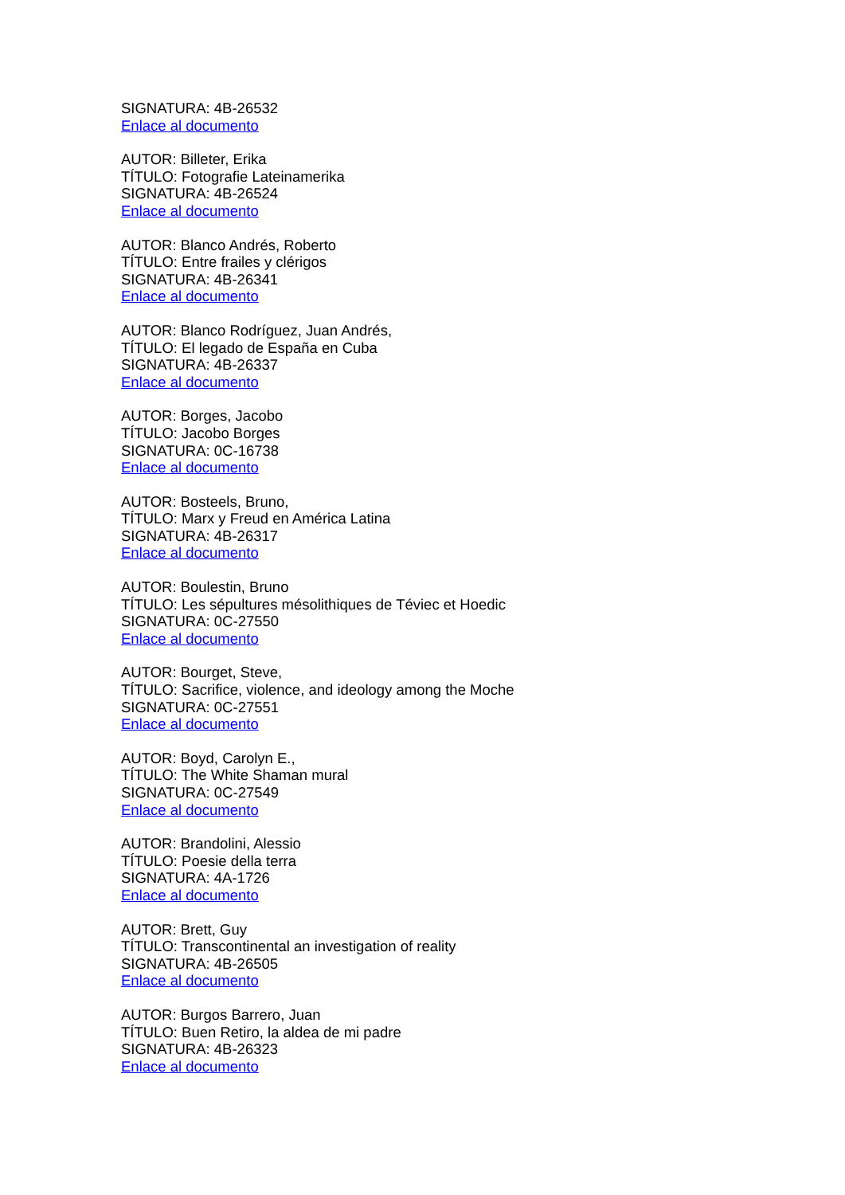SIGNATURA: 4B-26532
Enlace al documento
AUTOR: Billeter, Erika
TÍTULO: Fotografie Lateinamerika
SIGNATURA: 4B-26524
Enlace al documento
AUTOR: Blanco Andrés, Roberto
TÍTULO: Entre frailes y clérigos
SIGNATURA: 4B-26341
Enlace al documento
AUTOR: Blanco Rodríguez, Juan Andrés,
TÍTULO: El legado de España en Cuba
SIGNATURA: 4B-26337
Enlace al documento
AUTOR: Borges, Jacobo
TÍTULO: Jacobo Borges
SIGNATURA: 0C-16738
Enlace al documento
AUTOR: Bosteels, Bruno,
TÍTULO: Marx y Freud en América Latina
SIGNATURA: 4B-26317
Enlace al documento
AUTOR: Boulestin, Bruno
TÍTULO: Les sépultures mésolithiques de Téviec et Hoedic
SIGNATURA: 0C-27550
Enlace al documento
AUTOR: Bourget, Steve,
TÍTULO: Sacrifice, violence, and ideology among the Moche
SIGNATURA: 0C-27551
Enlace al documento
AUTOR: Boyd, Carolyn E.,
TÍTULO: The White Shaman mural
SIGNATURA: 0C-27549
Enlace al documento
AUTOR: Brandolini, Alessio
TÍTULO: Poesie della terra
SIGNATURA: 4A-1726
Enlace al documento
AUTOR: Brett, Guy
TÍTULO: Transcontinental an investigation of reality
SIGNATURA: 4B-26505
Enlace al documento
AUTOR: Burgos Barrero, Juan
TÍTULO: Buen Retiro, la aldea de mi padre
SIGNATURA: 4B-26323
Enlace al documento